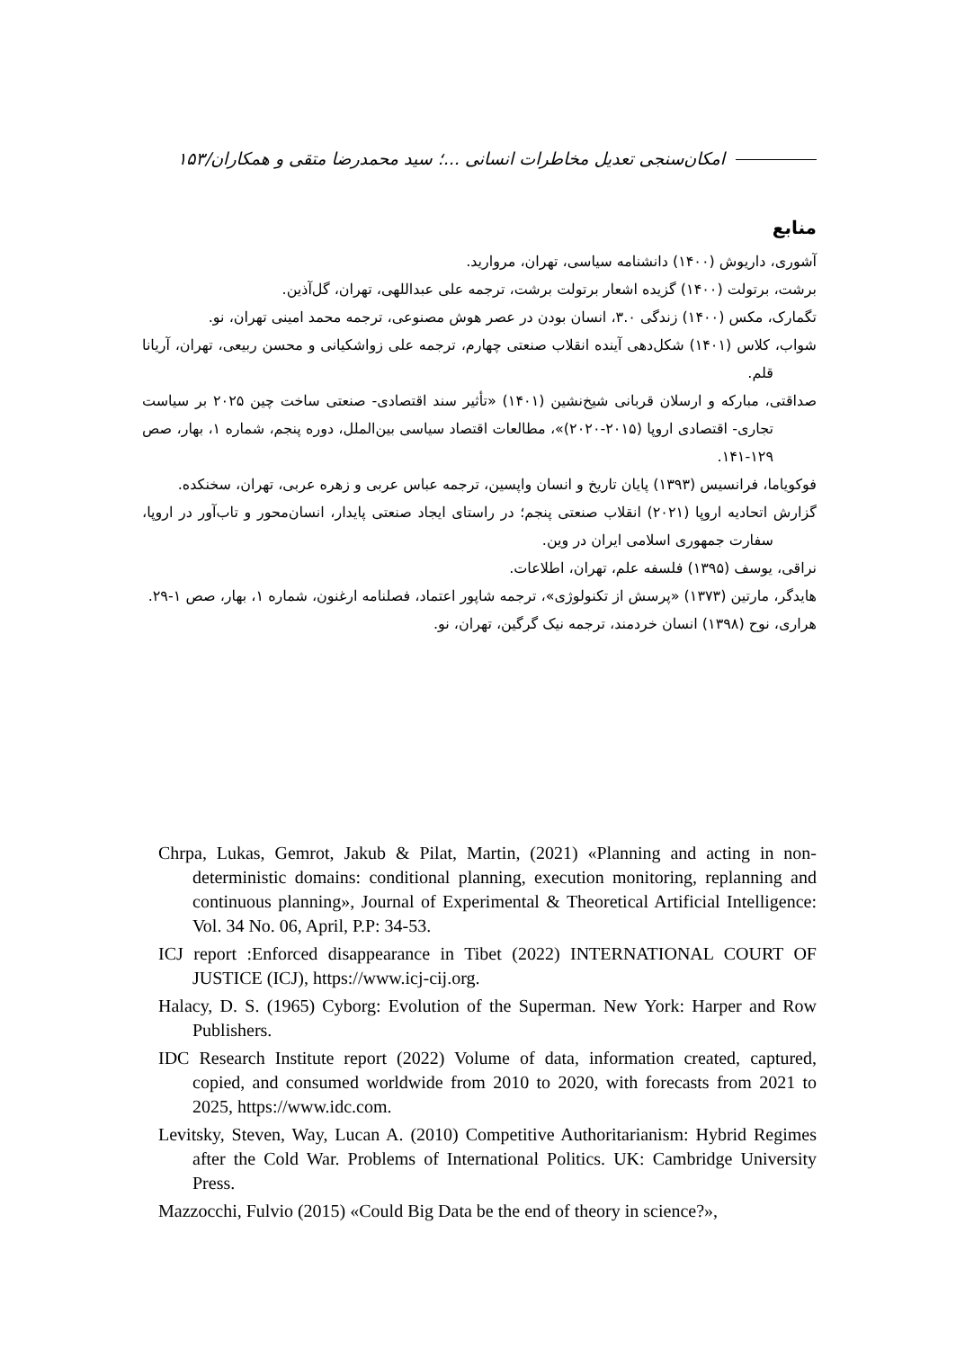امکان‌سنجی تعدیل مخاطرات انسانی ...؛ سید محمدرضا متقی و همکاران/۱۵۳
منابع
آشوری، داریوش (۱۴۰۰) دانشنامه سیاسی، تهران، مروارید.
برشت، برتولت (۱۴۰۰) گزیده اشعار برتولت برشت، ترجمه علی عبداللهی، تهران، گل‌آذین.
تگمارک، مکس (۱۴۰۰) زندگی ۳.۰، انسان بودن در عصر هوش مصنوعی، ترجمه محمد امینی تهران، نو.
شواب، کلاس (۱۴۰۱) شکل‌دهی آینده انقلاب صنعتی چهارم، ترجمه علی زواشکیانی و محسن ربیعی، تهران، آریانا قلم.
صداقتی، مبارکه و ارسلان قربانی شیخ‌نشین (۱۴۰۱) «تأثیر سند اقتصادی- صنعتی ساخت چین ۲۰۲۵ بر سیاست تجاری- اقتصادی اروپا (۲۰۱۵-۲۰۲۰)»، مطالعات اقتصاد سیاسی بین‌الملل، دوره پنجم، شماره ۱، بهار، صص ۱۲۹-۱۴۱.
فوکویاما، فرانسیس (۱۳۹۳) پایان تاریخ و انسان واپسین، ترجمه عباس عربی و زهره عربی، تهران، سخنکده.
گزارش اتحادیه اروپا (۲۰۲۱) انقلاب صنعتی پنجم؛ در راستای ایجاد صنعتی پایدار، انسان‌محور و تاب‌آور در اروپا، سفارت جمهوری اسلامی ایران در وین.
نراقی، یوسف (۱۳۹۵) فلسفه علم، تهران، اطلاعات.
هایدگر، مارتین (۱۳۷۳) «پرسش از تکنولوژی»، ترجمه شاپور اعتماد، فصلنامه ارغنون، شماره ۱، بهار، صص ۱-۲۹.
هراری، نوح (۱۳۹۸) انسان خردمند، ترجمه نیک گرگین، تهران، نو.
Chrpa, Lukas, Gemrot, Jakub & Pilat, Martin, (2021) «Planning and acting in non-deterministic domains: conditional planning, execution monitoring, replanning and continuous planning», Journal of Experimental & Theoretical Artificial Intelligence: Vol. 34 No. 06, April, P.P: 34-53.
ICJ report :Enforced disappearance in Tibet (2022) INTERNATIONAL COURT OF JUSTICE (ICJ), https://www.icj-cij.org.
Halacy, D. S. (1965) Cyborg: Evolution of the Superman. New York: Harper and Row Publishers.
IDC Research Institute report (2022) Volume of data, information created, captured, copied, and consumed worldwide from 2010 to 2020, with forecasts from 2021 to 2025, https://www.idc.com.
Levitsky, Steven, Way, Lucan A. (2010) Competitive Authoritarianism: Hybrid Regimes after the Cold War. Problems of International Politics. UK: Cambridge University Press.
Mazzocchi, Fulvio (2015) «Could Big Data be the end of theory in science?»,